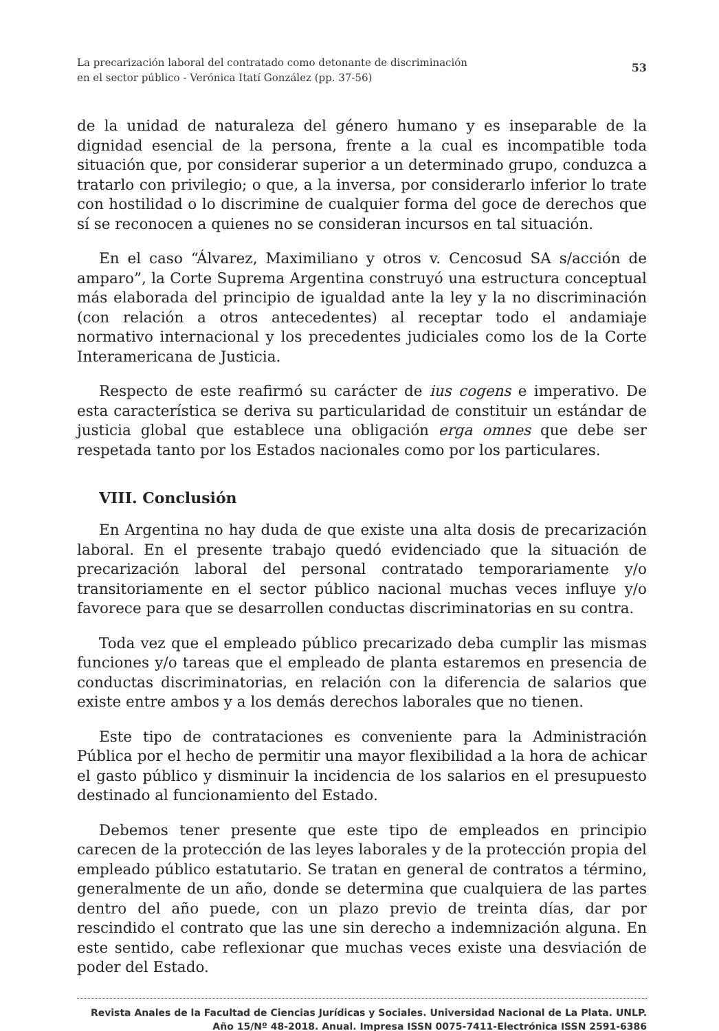La precarización laboral del contratado como detonante de discriminación
en el sector público - Verónica Itatí González (pp. 37-56)
53
de la unidad de naturaleza del género humano y es inseparable de la dignidad esencial de la persona, frente a la cual es incompatible toda situación que, por considerar superior a un determinado grupo, conduzca a tratarlo con privilegio; o que, a la inversa, por considerarlo inferior lo trate con hostilidad o lo discrimine de cualquier forma del goce de derechos que sí se reconocen a quienes no se consideran incursos en tal situación.
En el caso “Álvarez, Maximiliano y otros v. Cencosud SA s/acción de amparo”, la Corte Suprema Argentina construyó una estructura conceptual más elaborada del principio de igualdad ante la ley y la no discriminación (con relación a otros antecedentes) al receptar todo el andamiaje normativo internacional y los precedentes judiciales como los de la Corte Interamericana de Justicia.
Respecto de este reafirmó su carácter de ius cogens e imperativo. De esta característica se deriva su particularidad de constituir un estándar de justicia global que establece una obligación erga omnes que debe ser respetada tanto por los Estados nacionales como por los particulares.
VIII. Conclusión
En Argentina no hay duda de que existe una alta dosis de precarización laboral. En el presente trabajo quedó evidenciado que la situación de precarización laboral del personal contratado temporariamente y/o transitoriamente en el sector público nacional muchas veces influye y/o favorece para que se desarrollen conductas discriminatorias en su contra.
Toda vez que el empleado público precarizado deba cumplir las mismas funciones y/o tareas que el empleado de planta estaremos en presencia de conductas discriminatorias, en relación con la diferencia de salarios que existe entre ambos y a los demás derechos laborales que no tienen.
Este tipo de contrataciones es conveniente para la Administración Pública por el hecho de permitir una mayor flexibilidad a la hora de achicar el gasto público y disminuir la incidencia de los salarios en el presupuesto destinado al funcionamiento del Estado.
Debemos tener presente que este tipo de empleados en principio carecen de la protección de las leyes laborales y de la protección propia del empleado público estatutario. Se tratan en general de contratos a término, generalmente de un año, donde se determina que cualquiera de las partes dentro del año puede, con un plazo previo de treinta días, dar por rescindido el contrato que las une sin derecho a indemnización alguna. En este sentido, cabe reflexionar que muchas veces existe una desviación de poder del Estado.
Revista Anales de la Facultad de Ciencias Jurídicas y Sociales. Universidad Nacional de La Plata. UNLP.
Año 15/Nº 48-2018. Anual. Impresa ISSN 0075-7411-Electrónica ISSN 2591-6386